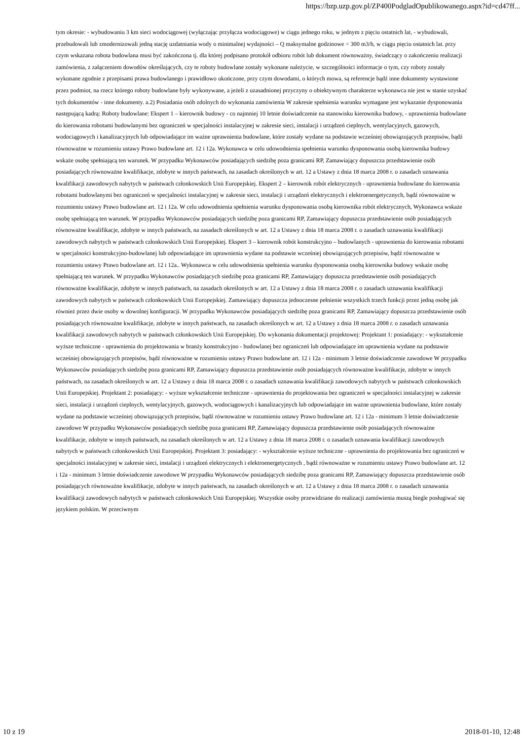https://bzp.uzp.gov.pl/ZP400PodgladOpublikowanego.aspx?id=cd47ff...
tym okresie: - wybudowaniu 3 km sieci wodociągowej (wyłączając przyłącza wodociągowe) w ciągu jednego roku, w jednym z pięciu ostatnich lat, - wybudowali, przebudowali lub zmodernizowali jedną stację uzdatniania wody o minimalnej wydajności – Q maksymalne godzinowe = 300 m3/h, w ciągu pięciu ostatnich lat. przy czym wskazana robota budowlana musi być zakończona tj. dla której podpisano protokół odbioru robót lub dokument równoważny, świadczący o zakończeniu realizacji zamówienia, z załączeniem dowodów określających, czy te roboty budowlane zostały wykonane należycie, w szczególności informacje o tym, czy roboty zostały wykonane zgodnie z przepisami prawa budowlanego i prawidłowo ukończone, przy czym dowodami, o których mowa, są referencje bądź inne dokumenty wystawione przez podmiot, na rzecz którego roboty budowlane były wykonywane, a jeżeli z uzasadnionej przyczyny o obiektywnym charakterze wykonawca nie jest w stanie uzyskać tych dokumentów - inne dokumenty. a.2) Posiadania osób zdolnych do wykonania zamówienia W zakresie spełnienia warunku wymagane jest wykazanie dysponowania następującą kadrą: Roboty budowlane: Ekspert 1 – kierownik budowy - co najmniej 10 letnie doświadczenie na stanowisku kierownika budowy, - uprawnienia budowlane do kierowania robotami budowlanymi bez ograniczeń w specjalności instalacyjnej w zakresie sieci, instalacji i urządzeń cieplnych, wentylacyjnych, gazowych, wodociągowych i kanalizacyjnych lub odpowiadające im ważne uprawnienia budowlane, które zostały wydane na podstawie wcześniej obowiązujących przepisów, bądź równoważne w rozumieniu ustawy Prawo budowlane art. 12 i 12a. Wykonawca w celu udowodnienia spełnienia warunku dysponowania osobą kierownika budowy wskaże osobę spełniającą ten warunek. W przypadku Wykonawców posiadających siedzibę poza granicami RP, Zamawiający dopuszcza przedstawienie osób posiadających równoważne kwalifikacje, zdobyte w innych państwach, na zasadach określonych w art. 12 a Ustawy z dnia 18 marca 2008 r. o zasadach uznawania kwalifikacji zawodowych nabytych w państwach członkowskich Unii Europejskiej. Ekspert 2 – kierownik robót elektrycznych - uprawnienia budowlane do kierowania robotami budowlanymi bez ograniczeń w specjalności instalacyjnej w zakresie sieci, instalacji i urządzeń elektrycznych i elektroenergetycznych, bądź równoważne w rozumieniu ustawy Prawo budowlane art. 12 i 12a. W celu udowodnienia spełnienia warunku dysponowania osobą kierownika robót elektrycznych, Wykonawca wskaże osobę spełniającą ten warunek. W przypadku Wykonawców posiadających siedzibę poza granicami RP, Zamawiający dopuszcza przedstawienie osób posiadających równoważne kwalifikacje, zdobyte w innych państwach, na zasadach określonych w art. 12 a Ustawy z dnia 18 marca 2008 r. o zasadach uznawania kwalifikacji zawodowych nabytych w państwach członkowskich Unii Europejskiej. Ekspert 3 – kierownik robót konstrukcyjno – budowlanych - uprawnienia do kierowania robotami w specjalności konstrukcyjno-budowlanej lub odpowiadające im uprawnienia wydane na podstawie wcześniej obowiązujących przepisów, bądź równoważne w rozumieniu ustawy Prawo budowlane art. 12 i 12a.. Wykonawca w celu udowodnienia spełnienia warunku dysponowania osobą kierownika budowy wskaże osobę spełniającą ten warunek. W przypadku Wykonawców posiadających siedzibę poza granicami RP, Zamawiający dopuszcza przedstawienie osób posiadających równoważne kwalifikacje, zdobyte w innych państwach, na zasadach określonych w art. 12 a Ustawy z dnia 18 marca 2008 r. o zasadach uznawania kwalifikacji zawodowych nabytych w państwach członkowskich Unii Europejskiej. Zamawiający dopuszcza jednoczesne pełnienie wszystkich trzech funkcji przez jedną osobę jak również przez dwie osoby w dowolnej konfiguracji. W przypadku Wykonawców posiadających siedzibę poza granicami RP, Zamawiający dopuszcza przedstawienie osób posiadających równoważne kwalifikacje, zdobyte w innych państwach, na zasadach określonych w art. 12 a Ustawy z dnia 18 marca 2008 r. o zasadach uznawania kwalifikacji zawodowych nabytych w państwach członkowskich Unii Europejskiej. Do wykonania dokumentacji projektowej: Projektant 1: posiadający: - wykształcenie wyższe techniczne - uprawnienia do projektowania w branży konstrukcyjno - budowlanej bez ograniczeń lub odpowiadające im uprawnienia wydane na podstawie wcześniej obowiązujących przepisów, bądź równoważne w rozumieniu ustawy Prawo budowlane art. 12 i 12a - minimum 3 letnie doświadczenie zawodowe W przypadku Wykonawców posiadających siedzibę poza granicami RP, Zamawiający dopuszcza przedstawienie osób posiadających równoważne kwalifikacje, zdobyte w innych państwach, na zasadach określonych w art. 12 a Ustawy z dnia 18 marca 2008 r. o zasadach uznawania kwalifikacji zawodowych nabytych w państwach członkowskich Unii Europejskiej. Projektant 2: posiadający: - wyższe wykształcenie techniczne - uprawnienia do projektowania bez ograniczeń w specjalności instalacyjnej w zakresie sieci, instalacji i urządzeń cieplnych, wentylacyjnych, gazowych, wodociągowych i kanalizacyjnych lub odpowiadające im ważne uprawnienia budowlane, które zostały wydane na podstawie wcześniej obowiązujących przepisów, bądź równoważne w rozumieniu ustawy Prawo budowlane art. 12 i 12a - minimum 3 letnie doświadczenie zawodowe W przypadku Wykonawców posiadających siedzibę poza granicami RP, Zamawiający dopuszcza przedstawienie osób posiadających równoważne kwalifikacje, zdobyte w innych państwach, na zasadach określonych w art. 12 a Ustawy z dnia 18 marca 2008 r. o zasadach uznawania kwalifikacji zawodowych nabytych w państwach członkowskich Unii Europejskiej. Projektant 3: posiadający: - wykształcenie wyższe techniczne - uprawnienia do projektowania bez ograniczeń w specjalności instalacyjnej w zakresie sieci, instalacji i urządzeń elektrycznych i elektroenergetycznych , bądź równoważne w rozumieniu ustawy Prawo budowlane art. 12 i 12a - minimum 3 letnie doświadczenie zawodowe W przypadku Wykonawców posiadających siedzibę poza granicami RP, Zamawiający dopuszcza przedstawienie osób posiadających równoważne kwalifikacje, zdobyte w innych państwach, na zasadach określonych w art. 12 a Ustawy z dnia 18 marca 2008 r. o zasadach uznawania kwalifikacji zawodowych nabytych w państwach członkowskich Unii Europejskiej. Wszystkie osoby przewidziane do realizacji zamówienia muszą biegle posługiwać się językiem polskim. W przeciwnym
10 z 19 2018-01-10, 12:48